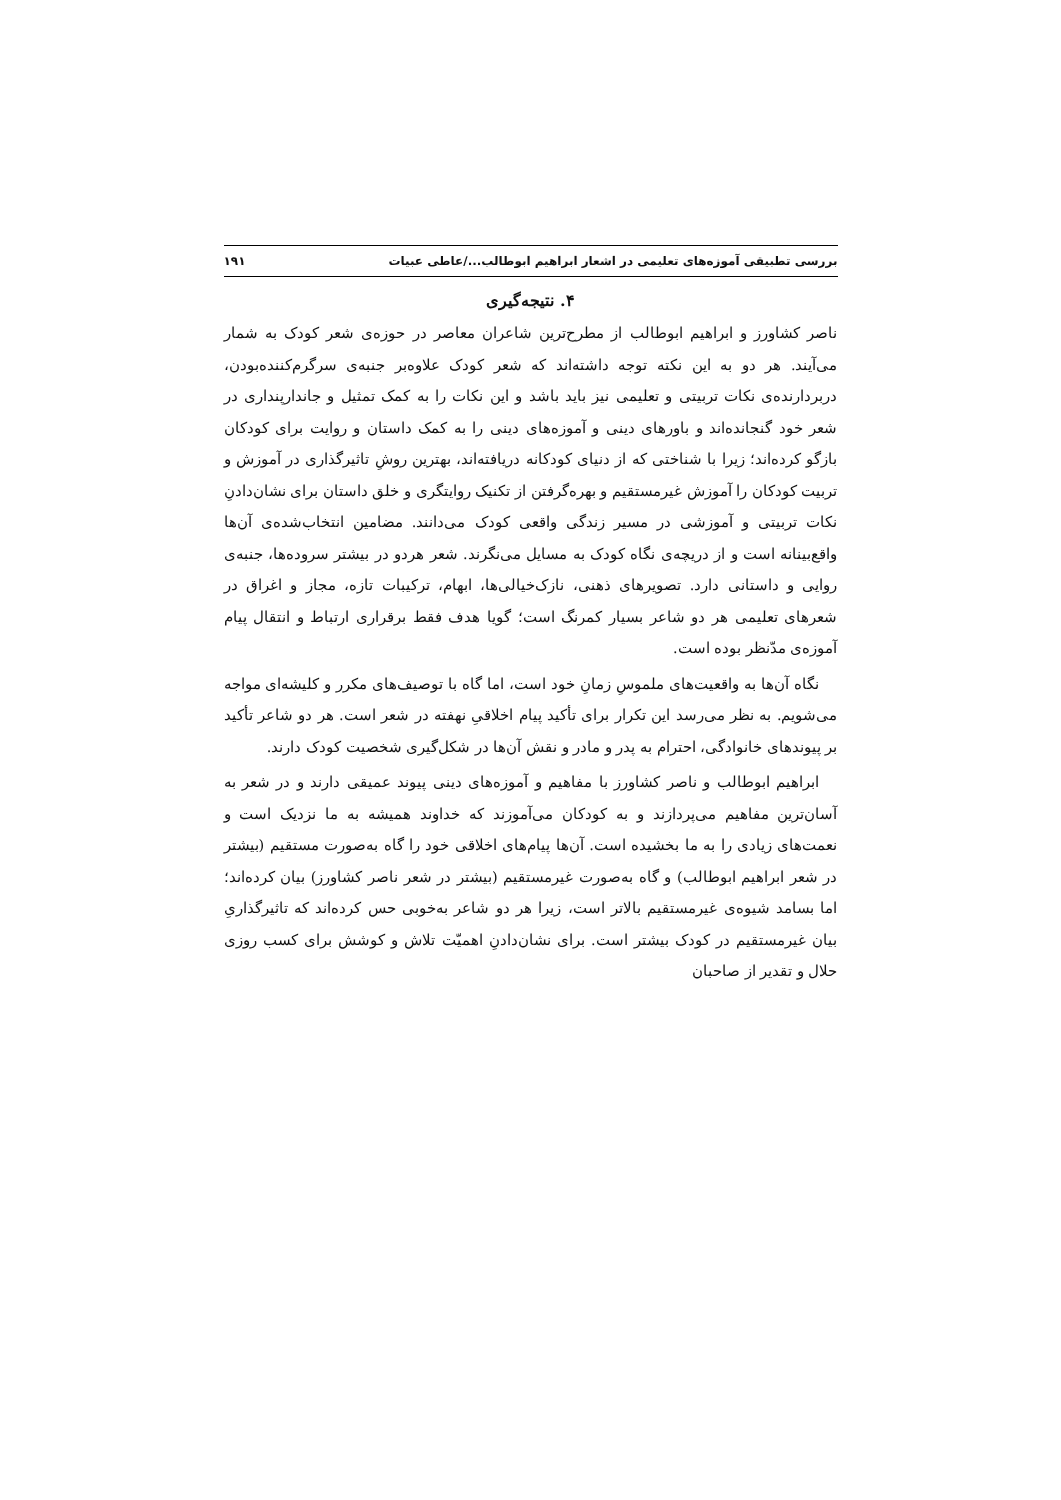بررسی تطبیقی آموزه‌های تعلیمی در اشعار ابراهیم ابوطالب.../عاطی عبیات ۱۹۱
۴. نتیجه‌گیری
ناصر کشاورز و ابراهیم ابوطالب از مطرح‌ترین شاعران معاصر در حوزه‌ی شعر کودک به شمار می‌آیند. هر دو به این نکته توجه داشته‌اند که شعر کودک علاوه‌بر جنبه‌ی سرگرم‌کننده‌بودن، دربردارنده‌ی نکات تربیتی و تعلیمی نیز باید باشد و این نکات را به کمک تمثیل و جاندارپنداری در شعر خود گنجانده‌اند و باورهای دینی و آموزه‌های دینی را به کمک داستان و روایت برای کودکان بازگو کرده‌اند؛ زیرا با شناختی که از دنیای کودکانه دریافته‌اند، بهترین روشِ تاثیرگذاری در آموزش و تربیت کودکان را آموزش غیرمستقیم و بهره‌گرفتن از تکنیک روایتگری و خلق داستان برای نشان‌دادنِ نکات تربیتی و آموزشی در مسیر زندگی واقعی کودک می‌دانند. مضامین انتخاب‌شده‌ی آن‌ها واقع‌بینانه است و از دریچه‌ی نگاه کودک به مسایل می‌نگرند. شعر هردو در بیشتر سروده‌ها، جنبه‌ی روایی و داستانی دارد. تصویرهای ذهنی، نازک‌خیالی‌ها، ابهام، ترکیبات تازه، مجاز و اغراق در شعرهای تعلیمی هر دو شاعر بسیار کمرنگ است؛ گویا هدف فقط برقراری ارتباط و انتقال پیام آموزه‌ی مدّنظر بوده است.
نگاه آن‌ها به واقعیت‌های ملموسِ زمانِ خود است، اما گاه با توصیف‌های مکرر و کلیشه‌ای مواجه می‌شویم. به نظر می‌رسد این تکرار برای تأکید پیام اخلاقیِ نهفته در شعر است. هر دو شاعر تأکید بر پیوندهای خانوادگی، احترام به پدر و مادر و نقش آن‌ها در شکل‌گیری شخصیت کودک دارند.
ابراهیم ابوطالب و ناصر کشاورز با مفاهیم و آموزه‌های دینی پیوند عمیقی دارند و در شعر به آسان‌ترین مفاهیم می‌پردازند و به کودکان می‌آموزند که خداوند همیشه به ما نزدیک است و نعمت‌های زیادی را به ما بخشیده است. آن‌ها پیام‌های اخلاقی خود را گاه به‌صورت مستقیم (بیشتر در شعر ابراهیم ابوطالب) و گاه به‌صورت غیرمستقیم (بیشتر در شعر ناصر کشاورز) بیان کرده‌اند؛ اما بسامد شیوه‌ی غیرمستقیم بالاتر است، زیرا هر دو شاعر به‌خوبی حس کرده‌اند که تاثیرگذاریِ بیان غیرمستقیم در کودک بیشتر است. برای نشان‌دادنِ اهمیّت تلاش و کوشش برای کسب روزی حلال و تقدیر از صاحبان